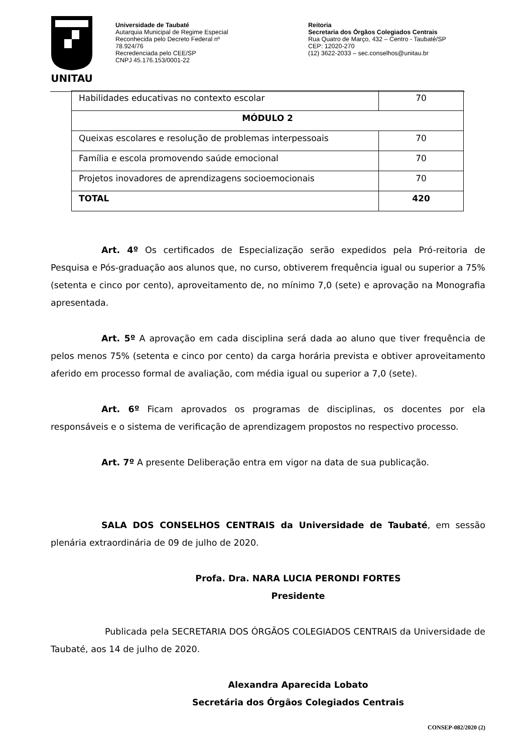UNITAU
Universidade de Taubaté
Autarquia Municipal de Regime Especial
Reconhecida pelo Decreto Federal nº
78.924/76
Recredenciada pelo CEE/SP
CNPJ 45.176.153/0001-22
Reitoria
Secretaria dos Órgãos Colegiados Centrais
Rua Quatro de Março, 432 – Centro - Taubaté/SP
CEP: 12020-270
(12) 3622-2033 – sec.conselhos@unitau.br
| Habilidades educativas no contexto escolar | 70 |
| MÓDULO 2 | |
| Queixas escolares e resolução de problemas interpessoais | 70 |
| Família e escola promovendo saúde emocional | 70 |
| Projetos inovadores de aprendizagens socioemocionais | 70 |
| TOTAL | 420 |
Art. 4º Os certificados de Especialização serão expedidos pela Pró-reitoria de Pesquisa e Pós-graduação aos alunos que, no curso, obtiverem frequência igual ou superior a 75% (setenta e cinco por cento), aproveitamento de, no mínimo 7,0 (sete) e aprovação na Monografia apresentada.
Art. 5º A aprovação em cada disciplina será dada ao aluno que tiver frequência de pelos menos 75% (setenta e cinco por cento) da carga horária prevista e obtiver aproveitamento aferido em processo formal de avaliação, com média igual ou superior a 7,0 (sete).
Art. 6º Ficam aprovados os programas de disciplinas, os docentes por ela responsáveis e o sistema de verificação de aprendizagem propostos no respectivo processo.
Art. 7º A presente Deliberação entra em vigor na data de sua publicação.
SALA DOS CONSELHOS CENTRAIS da Universidade de Taubaté, em sessão plenária extraordinária de 09 de julho de 2020.
Profa. Dra. NARA LUCIA PERONDI FORTES
Presidente
Publicada pela SECRETARIA DOS ÓRGÃOS COLEGIADOS CENTRAIS da Universidade de Taubaté, aos 14 de julho de 2020.
Alexandra Aparecida Lobato
Secretária dos Órgãos Colegiados Centrais
CONSEP-082/2020 (2)